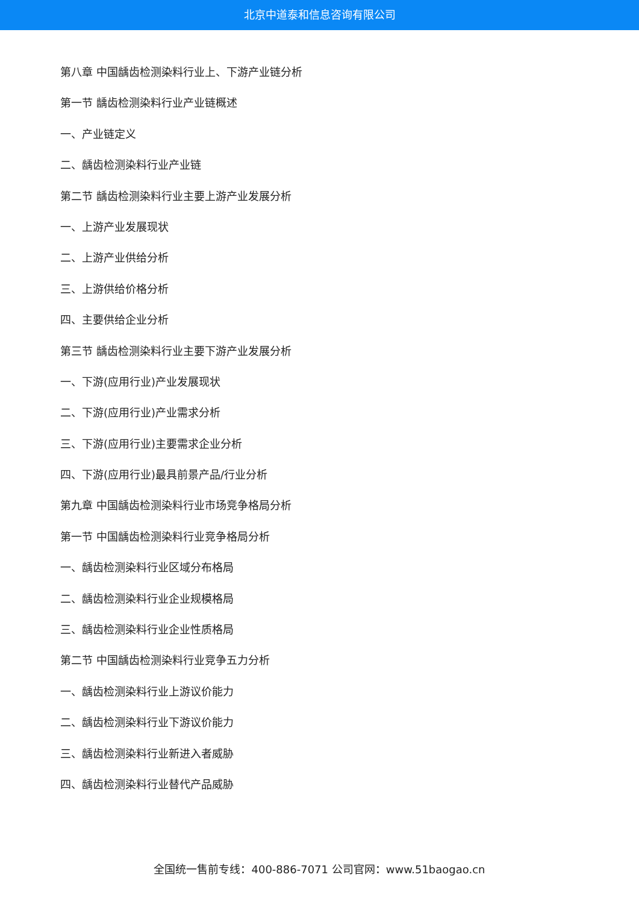北京中道泰和信息咨询有限公司
第八章 中国龋齿检测染料行业上、下游产业链分析
第一节 龋齿检测染料行业产业链概述
一、产业链定义
二、龋齿检测染料行业产业链
第二节 龋齿检测染料行业主要上游产业发展分析
一、上游产业发展现状
二、上游产业供给分析
三、上游供给价格分析
四、主要供给企业分析
第三节 龋齿检测染料行业主要下游产业发展分析
一、下游(应用行业)产业发展现状
二、下游(应用行业)产业需求分析
三、下游(应用行业)主要需求企业分析
四、下游(应用行业)最具前景产品/行业分析
第九章 中国龋齿检测染料行业市场竞争格局分析
第一节 中国龋齿检测染料行业竞争格局分析
一、龋齿检测染料行业区域分布格局
二、龋齿检测染料行业企业规模格局
三、龋齿检测染料行业企业性质格局
第二节 中国龋齿检测染料行业竞争五力分析
一、龋齿检测染料行业上游议价能力
二、龋齿检测染料行业下游议价能力
三、龋齿检测染料行业新进入者威胁
四、龋齿检测染料行业替代产品威胁
全国统一售前专线：400-886-7071 公司官网：www.51baogao.cn